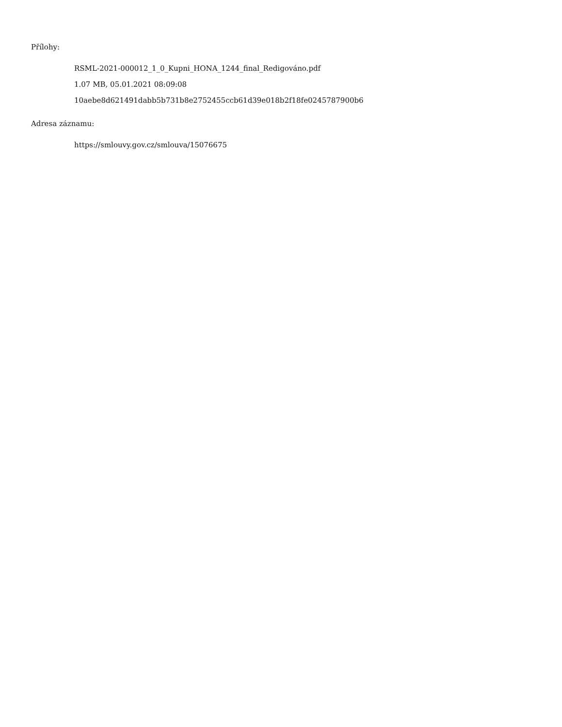Přílohy:
RSML-2021-000012_1_0_Kupni_HONA_1244_final_Redigováno.pdf
1.07 MB, 05.01.2021 08:09:08
10aebe8d621491dabb5b731b8e2752455ccb61d39e018b2f18fe0245787900b6
Adresa záznamu:
https://smlouvy.gov.cz/smlouva/15076675